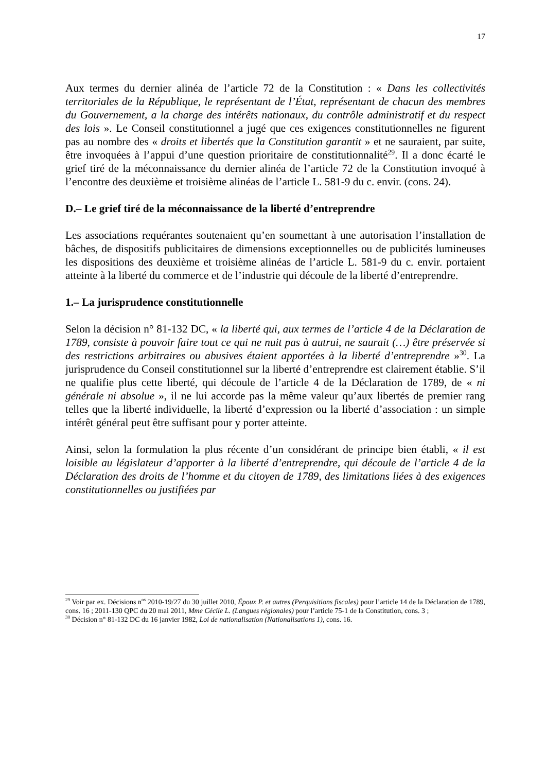17
Aux termes du dernier alinéa de l’article 72 de la Constitution : « Dans les collectivités territoriales de la République, le représentant de l’État, représentant de chacun des membres du Gouvernement, a la charge des intérêts nationaux, du contrôle administratif et du respect des lois ». Le Conseil constitutionnel a jugé que ces exigences constitutionnelles ne figurent pas au nombre des « droits et libertés que la Constitution garantit » et ne sauraient, par suite, être invoquées à l’appui d’une question prioritaire de constitutionnalité<sup>29</sup>. Il a donc écarté le grief tiré de la méconnaissance du dernier alinéa de l’article 72 de la Constitution invoqué à l’encontre des deuxième et troisième alinéas de l’article L. 581-9 du c. envir. (cons. 24).
D.– Le grief tiré de la méconnaissance de la liberté d’entreprendre
Les associations requérantes soutenaient qu’en soumettant à une autorisation l’installation de bâches, de dispositifs publicitaires de dimensions exceptionnelles ou de publicités lumineuses les dispositions des deuxième et troisième alinéas de l’article L. 581-9 du c. envir. portaient atteinte à la liberté du commerce et de l’industrie qui découle de la liberté d’entreprendre.
1.– La jurisprudence constitutionnelle
Selon la décision n° 81-132 DC, « la liberté qui, aux termes de l’article 4 de la Déclaration de 1789, consiste à pouvoir faire tout ce qui ne nuit pas à autrui, ne saurait (…) être préservée si des restrictions arbitraires ou abusives étaient apportées à la liberté d’entreprendre »<sup>30</sup>. La jurisprudence du Conseil constitutionnel sur la liberté d’entreprendre est clairement établie. S’il ne qualifie plus cette liberté, qui découle de l’article 4 de la Déclaration de 1789, de « ni générale ni absolue », il ne lui accorde pas la même valeur qu’aux libertés de premier rang telles que la liberté individuelle, la liberté d’expression ou la liberté d’association : un simple intérêt général peut être suffisant pour y porter atteinte.
Ainsi, selon la formulation la plus récente d’un considérant de principe bien établi, « il est loisible au législateur d’apporter à la liberté d’entreprendre, qui découle de l’article 4 de la Déclaration des droits de l’homme et du citoyen de 1789, des limitations liées à des exigences constitutionnelles ou justifiées par
<sup>29</sup> Voir par ex. Décisions n<sup>os</sup> 2010-19/27 du 30 juillet 2010, Époux P. et autres (Perquisitions fiscales) pour l’article 14 de la Déclaration de 1789, cons. 16 ; 2011-130 QPC du 20 mai 2011, Mme Cécile L. (Langues régionales) pour l’article 75-1 de la Constitution, cons. 3 ;
<sup>30</sup> Décision n° 81-132 DC du 16 janvier 1982, Loi de nationalisation (Nationalisations 1), cons. 16.